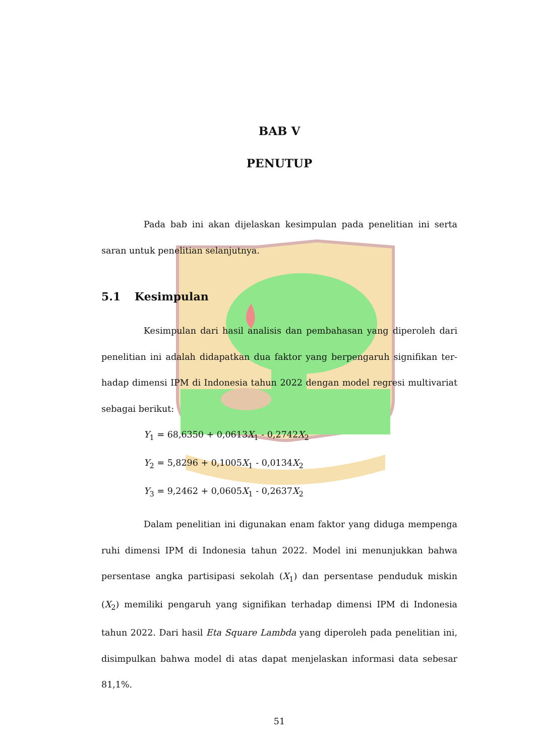BAB V
PENUTUP
Pada bab ini akan dijelaskan kesimpulan pada penelitian ini serta saran untuk penelitian selanjutnya.
5.1 Kesimpulan
Kesimpulan dari hasil analisis dan pembahasan yang diperoleh dari penelitian ini adalah didapatkan dua faktor yang berpengaruh signifikan ter-hadap dimensi IPM di Indonesia tahun 2022 dengan model regresi multivariat sebagai berikut:
Y<sub>1</sub> = 68,6350 + 0,0613X<sub>1</sub> - 0,2742X<sub>2</sub>
Y<sub>2</sub> = 5,8296 + 0,1005X<sub>1</sub> - 0,0134X<sub>2</sub>
Y<sub>3</sub> = 9,2462 + 0,0605X<sub>1</sub> - 0,2637X<sub>2</sub>
Dalam penelitian ini digunakan enam faktor yang diduga mempenga ruhi dimensi IPM di Indonesia tahun 2022. Model ini menunjukkan bahwa persentase angka partisipasi sekolah (X<sub>1</sub>) dan persentase penduduk miskin (X<sub>2</sub>) memiliki pengaruh yang signifikan terhadap dimensi IPM di Indonesia tahun 2022. Dari hasil Eta Square Lambda yang diperoleh pada penelitian ini, disimpulkan bahwa model di atas dapat menjelaskan informasi data sebesar 81,1%.
51